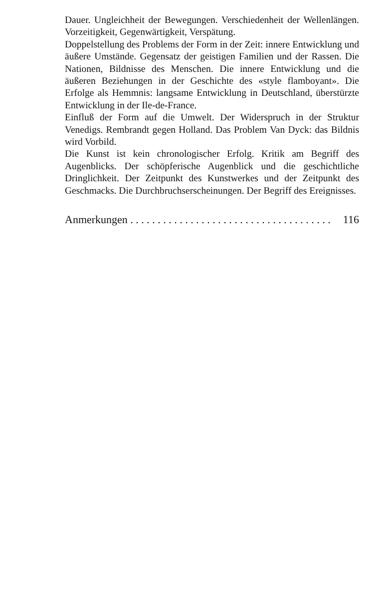Dauer. Ungleichheit der Bewegungen. Verschiedenheit der Wellenlängen. Vorzeitigkeit, Gegenwärtigkeit, Verspätung.
Doppelstellung des Problems der Form in der Zeit: innere Entwicklung und äußere Umstände. Gegensatz der geistigen Familien und der Rassen. Die Nationen, Bildnisse des Menschen. Die innere Entwicklung und die äußeren Beziehungen in der Geschichte des «style flamboyant». Die Erfolge als Hemmnis: langsame Entwicklung in Deutschland, überstürzte Entwicklung in der Ile-de-France.
Einfluß der Form auf die Umwelt. Der Widerspruch in der Struktur Venedigs. Rembrandt gegen Holland. Das Problem Van Dyck: das Bildnis wird Vorbild.
Die Kunst ist kein chronologischer Erfolg. Kritik am Begriff des Augenblicks. Der schöpferische Augenblick und die geschichtliche Dringlichkeit. Der Zeitpunkt des Kunstwerkes und der Zeitpunkt des Geschmacks. Die Durchbruchserscheinungen. Der Begriff des Ereignisses.
Anmerkungen . . . . . . . . . . . . . . . . . . . . . . . . . . . . . . . . . . . . . 116